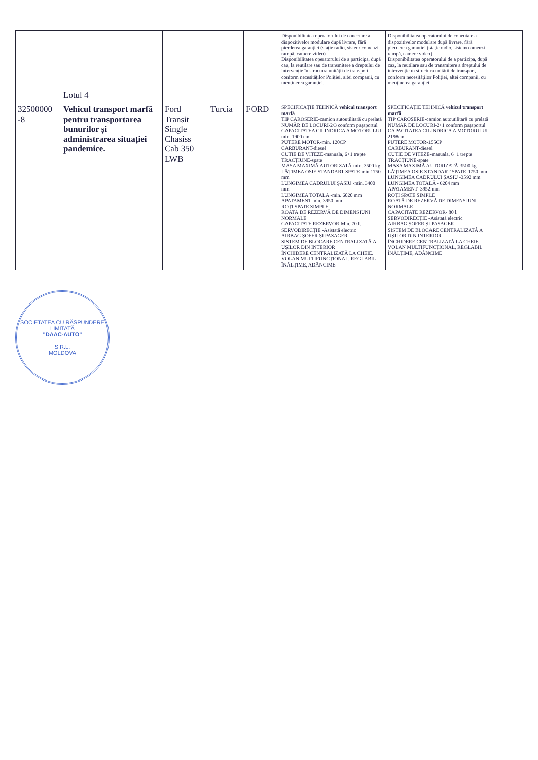| | | | | | Disponibilitatea operatorului de conectare a dispozitivelor modulare după livrare, fără pierderea garanției (stație radio, sistem comenzi rampă, camere video) Disponibilitatea operatorului de a participa, după caz, la reutilare sau de transmitere a dreptului de intervenție în structura unității de transport, conform necesităților Poliției, altei companii, cu menținerea garanției. | Disponibilitatea operatorului de conectare a dispozitivelor modulare după livrare, fără pierderea garanției (stație radio, sistem comenzi rampă, camere video) Disponibilitatea operatorului de a participa, după caz, la reutilare sau de transmitere a dreptului de intervenție în structura unității de transport, conform necesităților Poliției, altei companii, cu menținerea garanției | |
| | Lotul 4 | | | | | | |
| 32500000 -8 | Vehicul transport marfă pentru transportarea bunurilor și administrarea situației pandemice. | Ford Transit Single Chasiss Cab 350 LWB | Turcia | FORD | SPECIFICAȚIE TEHNICĂ vehicul transport marfă TIP CAROSERIE-camion autoutilitară cu prelată NUMĂR DE LOCURI-2/3 conform pașaportul CAPACITATEA CILINDRICA A MOTORULUI-min. 1900 cm PUTERE MOTOR-min. 120CP CARBURANT-diesel CUTIE DE VITEZE-manuala, 6+1 trepte TRACȚIUNE-spate MASA MAXIMĂ AUTORIZATĂ-min. 3500 kg LĂȚIMEA OSIE STANDART SPATE-min.1750 mm LUNGIMEA CADRULUI ȘASIU -min. 3400 mm LUNGIMEA TOTALĂ -min. 6020 mm APATAMENT-min. 3950 mm ROȚI SPATE SIMPLE ROATĂ DE REZERVĂ DE DIMENSIUNI NORMALE CAPACITATE REZERVOR-Min. 70 l. SERVODIRECȚIE -Asistată electric AIRBAG ȘOFER ȘI PASAGER SISTEM DE BLOCARE CENTRALIZATĂ A UȘILOR DIN INTERIOR ÎNCHIDERE CENTRALIZATĂ LA CHEIE. VOLAN MULTIFUNCȚIONAL, REGLABIL ÎNĂLȚIME, ADÂNCIME | SPECIFICAȚIE TEHNICĂ vehicul transport marfă TIP CAROSERIE-camion autoutilitară cu prelată NUMĂR DE LOCURI-2+1 conform pașaportul CAPACITATEA CILINDRICA A MOTORULUI- 2198cm PUTERE MOTOR-155CP CARBURANT-diesel CUTIE DE VITEZE-manuala, 6+1 trepte TRACȚIUNE-spate MASA MAXIMĂ AUTORIZATĂ-3500 kg LĂȚIMEA OSIE STANDART SPATE-1750 mm LUNGIMEA CADRULUI ȘASIU -3592 mm LUNGIMEA TOTALĂ - 6204 mm APATAMENT- 3952 mm ROȚI SPATE SIMPLE ROATĂ DE REZERVĂ DE DIMENSIUNI NORMALE CAPACITATE REZERVOR- 80 l. SERVODIRECȚIE -Asistată electric AIRBAG ȘOFER ȘI PASAGER SISTEM DE BLOCARE CENTRALIZATĂ A UȘILOR DIN INTERIOR ÎNCHIDERE CENTRALIZATĂ LA CHEIE. VOLAN MULTIFUNCȚIONAL, REGLABIL ÎNĂLȚIME, ADÂNCIME | |
SOCIETATEA CU RĂSPUNDERE LIMITATĂ
"DAAC-AUTO"
S.R.L.
MOLDOVA